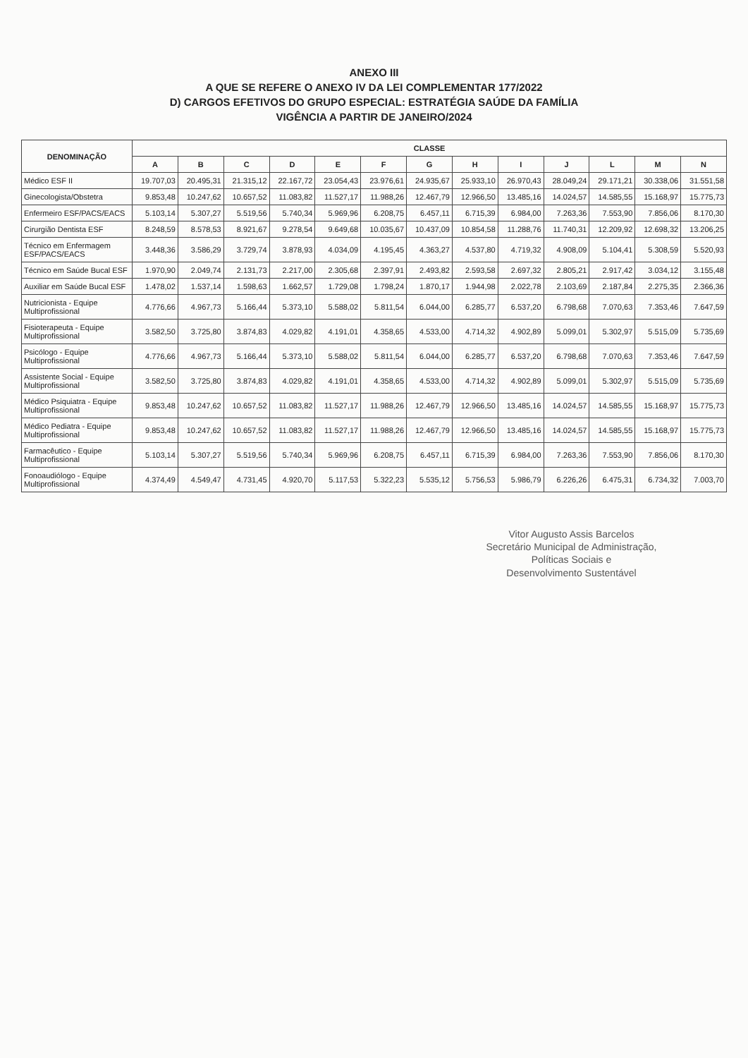ANEXO III
A QUE SE REFERE O ANEXO IV DA LEI COMPLEMENTAR 177/2022
D) CARGOS EFETIVOS DO GRUPO ESPECIAL: ESTRATÉGIA SAÚDE DA FAMÍLIA
VIGÊNCIA A PARTIR DE JANEIRO/2024
| DENOMINAÇÃO | CLASSE | | | | | | | | | | | | |
| --- | --- | --- | --- | --- | --- | --- | --- | --- | --- | --- | --- | --- | --- |
| | A | B | C | D | E | F | G | H | I | J | L | M | N |
| Médico ESF II | 19.707,03 | 20.495,31 | 21.315,12 | 22.167,72 | 23.054,43 | 23.976,61 | 24.935,67 | 25.933,10 | 26.970,43 | 28.049,24 | 29.171,21 | 30.338,06 | 31.551,58 |
| Ginecologista/Obstetra | 9.853,48 | 10.247,62 | 10.657,52 | 11.083,82 | 11.527,17 | 11.988,26 | 12.467,79 | 12.966,50 | 13.485,16 | 14.024,57 | 14.585,55 | 15.168,97 | 15.775,73 |
| Enfermeiro ESF/PACS/EACS | 5.103,14 | 5.307,27 | 5.519,56 | 5.740,34 | 5.969,96 | 6.208,75 | 6.457,11 | 6.715,39 | 6.984,00 | 7.263,36 | 7.553,90 | 7.856,06 | 8.170,30 |
| Cirurgião Dentista ESF | 8.248,59 | 8.578,53 | 8.921,67 | 9.278,54 | 9.649,68 | 10.035,67 | 10.437,09 | 10.854,58 | 11.288,76 | 11.740,31 | 12.209,92 | 12.698,32 | 13.206,25 |
| Técnico em Enfermagem ESF/PACS/EACS | 3.448,36 | 3.586,29 | 3.729,74 | 3.878,93 | 4.034,09 | 4.195,45 | 4.363,27 | 4.537,80 | 4.719,32 | 4.908,09 | 5.104,41 | 5.308,59 | 5.520,93 |
| Técnico em Saúde Bucal ESF | 1.970,90 | 2.049,74 | 2.131,73 | 2.217,00 | 2.305,68 | 2.397,91 | 2.493,82 | 2.593,58 | 2.697,32 | 2.805,21 | 2.917,42 | 3.034,12 | 3.155,48 |
| Auxiliar em Saúde Bucal ESF | 1.478,02 | 1.537,14 | 1.598,63 | 1.662,57 | 1.729,08 | 1.798,24 | 1.870,17 | 1.944,98 | 2.022,78 | 2.103,69 | 2.187,84 | 2.275,35 | 2.366,36 |
| Nutricionista - Equipe Multiprofissional | 4.776,66 | 4.967,73 | 5.166,44 | 5.373,10 | 5.588,02 | 5.811,54 | 6.044,00 | 6.285,77 | 6.537,20 | 6.798,68 | 7.070,63 | 7.353,46 | 7.647,59 |
| Fisioterapeuta - Equipe Multiprofissional | 3.582,50 | 3.725,80 | 3.874,83 | 4.029,82 | 4.191,01 | 4.358,65 | 4.533,00 | 4.714,32 | 4.902,89 | 5.099,01 | 5.302,97 | 5.515,09 | 5.735,69 |
| Psicólogo - Equipe Multiprofissional | 4.776,66 | 4.967,73 | 5.166,44 | 5.373,10 | 5.588,02 | 5.811,54 | 6.044,00 | 6.285,77 | 6.537,20 | 6.798,68 | 7.070,63 | 7.353,46 | 7.647,59 |
| Assistente Social - Equipe Multiprofissional | 3.582,50 | 3.725,80 | 3.874,83 | 4.029,82 | 4.191,01 | 4.358,65 | 4.533,00 | 4.714,32 | 4.902,89 | 5.099,01 | 5.302,97 | 5.515,09 | 5.735,69 |
| Médico Psiquiatra - Equipe Multiprofissional | 9.853,48 | 10.247,62 | 10.657,52 | 11.083,82 | 11.527,17 | 11.988,26 | 12.467,79 | 12.966,50 | 13.485,16 | 14.024,57 | 14.585,55 | 15.168,97 | 15.775,73 |
| Médico Pediatra - Equipe Multiprofissional | 9.853,48 | 10.247,62 | 10.657,52 | 11.083,82 | 11.527,17 | 11.988,26 | 12.467,79 | 12.966,50 | 13.485,16 | 14.024,57 | 14.585,55 | 15.168,97 | 15.775,73 |
| Farmacêutico - Equipe Multiprofissional | 5.103,14 | 5.307,27 | 5.519,56 | 5.740,34 | 5.969,96 | 6.208,75 | 6.457,11 | 6.715,39 | 6.984,00 | 7.263,36 | 7.553,90 | 7.856,06 | 8.170,30 |
| Fonoaudiólogo - Equipe Multiprofissional | 4.374,49 | 4.549,47 | 4.731,45 | 4.920,70 | 5.117,53 | 5.322,23 | 5.535,12 | 5.756,53 | 5.986,79 | 6.226,26 | 6.475,31 | 6.734,32 | 7.003,70 |
Vitor Augusto Assis Barcelos
Secretário Municipal de Administração,
Políticas Sociais e
Desenvolvimento Sustentável